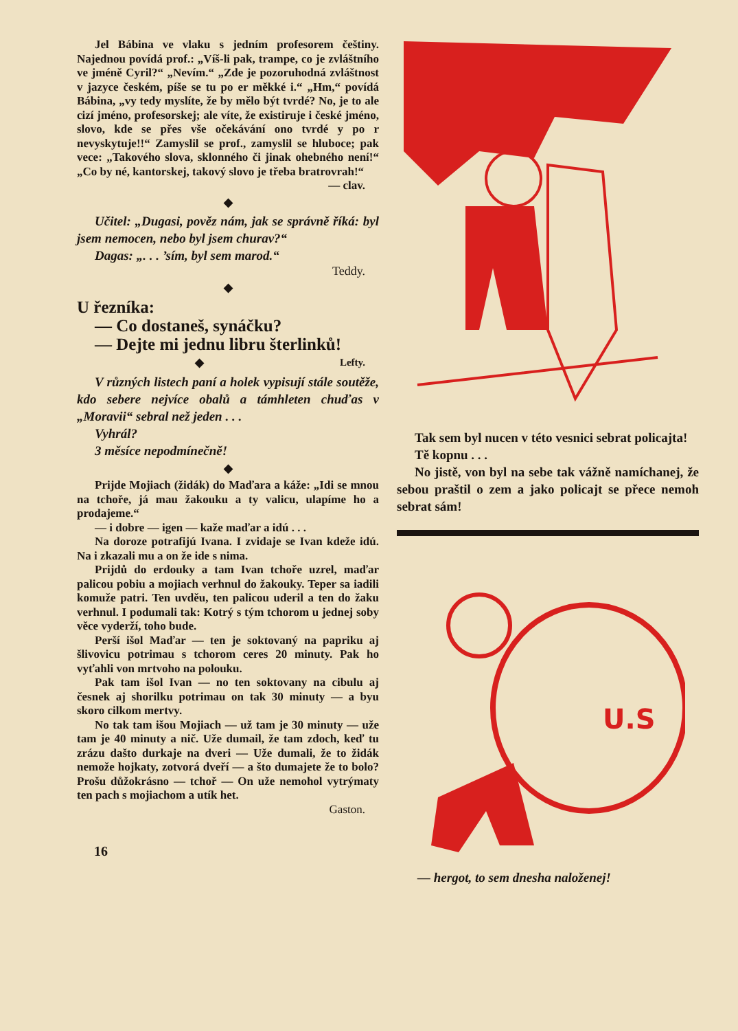Jel Bábina ve vlaku s jedním profesorem češtiny. Najednou povídá prof.: „Víš-li pak, trampe, co je zvláštního ve jméně Cyril?“ „Nevím.“ „Zde je pozoruhodná zvláštnost v jazyce českém, píše se tu po er měkké i.“ „Hm,“ povídá Bábina, „vy tedy myslíte, že by mělo být tvrdé? No, je to ale cizí jméno, profesorskej; ale víte, že existiruje i české jméno, slovo, kde se přes vše očekávání ono tvrdé y po r nevyskytuje!!“ Zamyslil se prof., zamyslil se hluboce; pak vece: „Takového slova, sklonného či jinak ohebného není!“ „Co by né, kantorskej, takový slovo je třeba bratrovrah!“
— clav.
◆
Učitel: „Dugasi, pověz nám, jak se správně říká: byl jsem nemocen, nebo byl jsem churav?“
Dagas: „. . . ’sím, byl sem marod.“
Teddy.
◆
U řezníka:
— Co dostaneš, synáčku?
— Dejte mi jednu libru šterlinků! Lefty.
◆
V různých listech paní a holek vypisují stále soutěže, kdo sebere nejvíce obalů a támhleten chuďas v „Moravii“ sebral než jeden . . .
Vyhrál?
3 měsíce nepodmínečně!
◆
Prijde Mojiach (židák) do Maďara a káže: „Idi se mnou na tchoře, já mau žakouku a ty valicu, ulapíme ho a prodajeme.“
— i dobre — igen — kaže maďar a idú . . .
Na doroze potrafijú Ivana. I zvidaje se Ivan kdeže idú. Na i zkazali mu a on že ide s nima.
Prijdů do erdouky a tam Ivan tchoře uzrel, maďar palicou pobiu a mojiach verhnul do žakouky. Teper sa iadili komuže patri. Ten uvděu, ten palicou uderil a ten do žaku verhnul. I podumali tak: Kotrý s tým tchorom u jednej soby věce vyderží, toho bude.
Perší išol Maďar — ten je soktovaný na papriku aj šlivovicu potrimau s tchorom ceres 20 minuty. Pak ho vyťahli von mrtvoho na polouku.
Pak tam išol Ivan — no ten soktovany na cibulu aj česnek aj shorilku potrimau on tak 30 minuty — a byu skoro cilkom mertvy.
No tak tam išou Mojiach — už tam je 30 minuty — uže tam je 40 minuty a nič. Uže dumail, že tam zdoch, keď tu zrázu dašto durkaje na dveri — Uže dumali, že to židák nemože hojkaty, zotvorá dveří — a što dumajete že to bolo? Prošu důžokrásno — tchoř — On uže nemohol vytrýmaty ten pach s mojiachom a utík het.
Gaston.
16
Tak sem byl nucen v této vesnici sebrat policajta!
Tě kopnu . . .
No jistě, von byl na sebe tak vážně namíchanej, že sebou praštil o zem a jako policajt se přece nemoh sebrat sám!
U.S
— hergot, to sem dnesha naloženej!